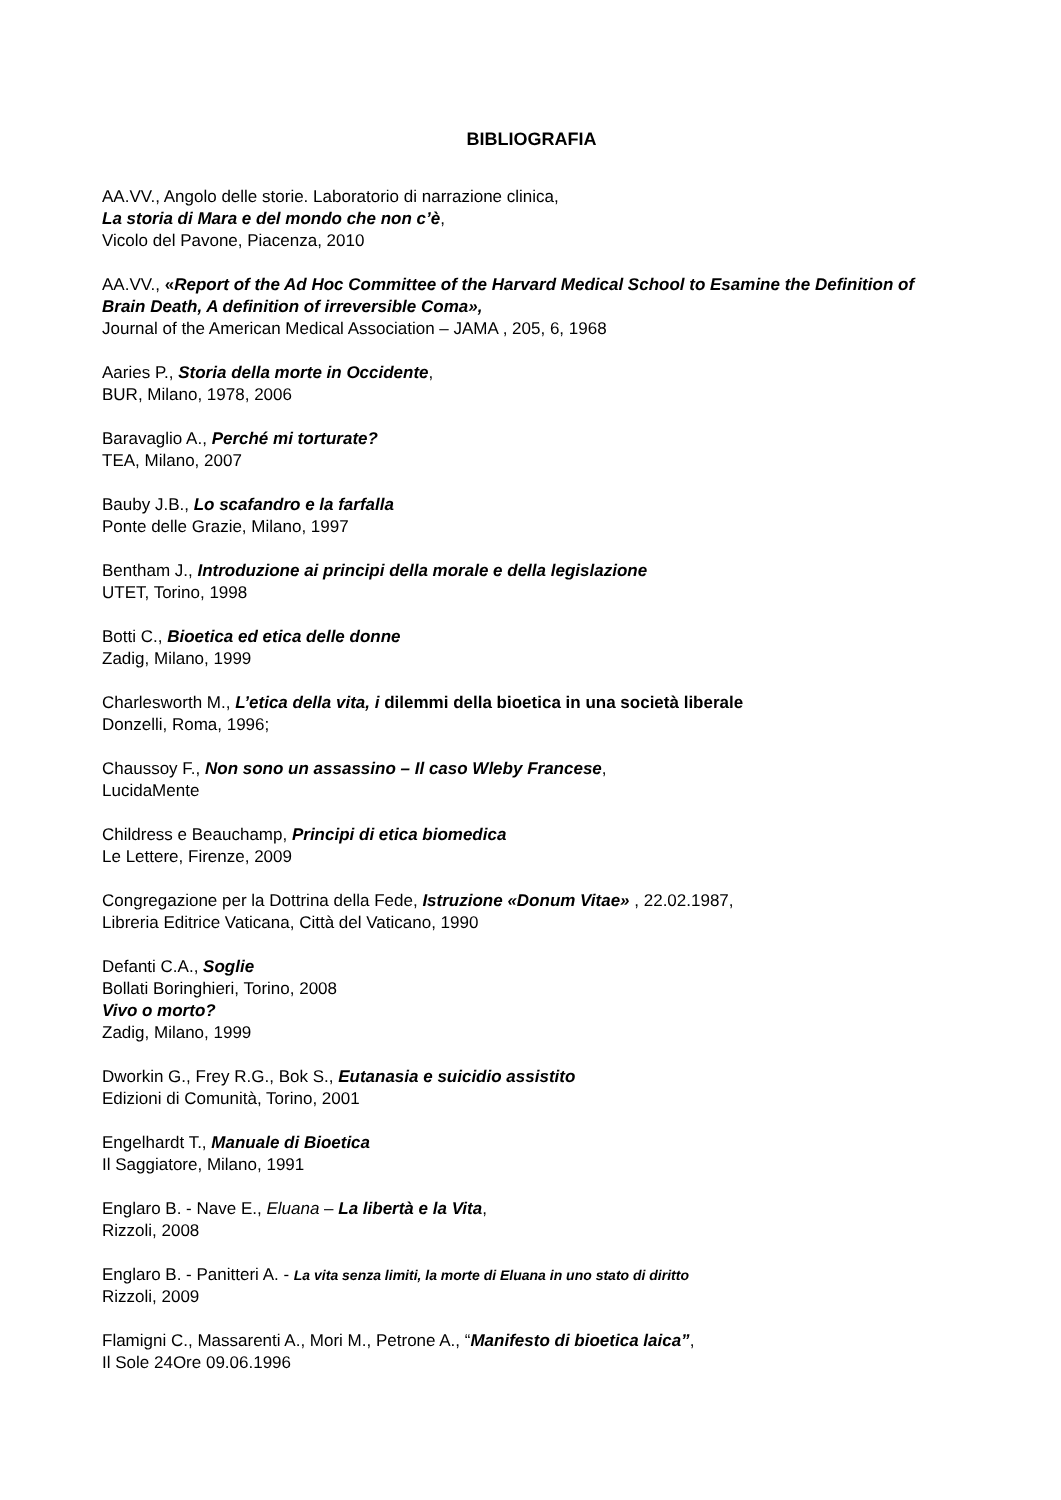BIBLIOGRAFIA
AA.VV., Angolo delle storie. Laboratorio di narrazione clinica,
La storia di Mara e del mondo che non c’è,
Vicolo del Pavone, Piacenza, 2010
AA.VV., «Report of the Ad Hoc Committee of the Harvard Medical School to Esamine the Definition of Brain Death, A definition of irreversible Coma»,
Journal of the American Medical Association – JAMA , 205, 6, 1968
Aaries P., Storia della morte in Occidente,
BUR, Milano, 1978, 2006
Baravaglio A., Perché mi torturate?
TEA, Milano, 2007
Bauby J.B., Lo scafandro e la farfalla
Ponte delle Grazie, Milano, 1997
Bentham J., Introduzione ai principi della morale e della legislazione
UTET, Torino, 1998
Botti C., Bioetica ed etica delle donne
Zadig, Milano, 1999
Charlesworth M., L’etica della vita, i dilemmi della bioetica in una società liberale
Donzelli, Roma, 1996;
Chaussoy F., Non sono un assassino – Il caso Wleby Francese,
LucidaMente
Childress e Beauchamp, Principi di etica biomedica
Le Lettere, Firenze, 2009
Congregazione per la Dottrina della Fede, Istruzione «Donum Vitae» , 22.02.1987,
Libreria Editrice Vaticana, Città del Vaticano, 1990
Defanti C.A., Soglie
Bollati Boringhieri, Torino, 2008
Vivo o morto?
Zadig, Milano, 1999
Dworkin G., Frey R.G., Bok S., Eutanasia e suicidio assistito
Edizioni di Comunità, Torino, 2001
Engelhardt T., Manuale di Bioetica
Il Saggiatore, Milano, 1991
Englaro B. - Nave E., Eluana – La libertà e la Vita,
Rizzoli, 2008
Englaro B. - Panitteri A. - La vita senza limiti, la morte di Eluana in uno stato di diritto
Rizzoli, 2009
Flamigni C., Massarenti A., Mori M., Petrone A., “Manifesto di bioetica laica”,
Il Sole 24Ore 09.06.1996